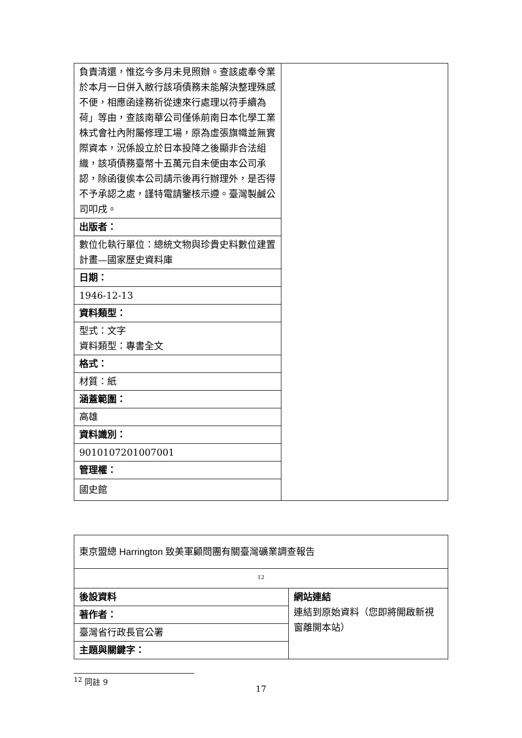| 負責清還，惟迄今多月未見照辦。查該處奉令業於本月一日併入敝行該項債務未能解決整理殊感不便，相應函達務祈從速來行處理以符手續為荷」等由，查該南華公司僅係前南日本化學工業株式會社內附屬修理工場，原為虛張旗幟並無實際資本，況係設立於日本投降之後顯非合法組織，該項債務臺幣十五萬元自未便由本公司承認，除函復俟本公司請示後再行辦理外，是否得不予承認之處，謹特電請鑒核示遵。臺灣製鹹公司叩戌。 | |
| 出版者： | |
| 數位化執行單位：總統文物與珍貴史料數位建置計畫—國家歷史資料庫 | |
| 日期： | |
| 1946-12-13 | |
| 資料類型： | |
| 型式：文字 資料類型：專書全文 | |
| 格式： | |
| 材質：紙 | |
| 涵蓋範圍： | |
| 高雄 | |
| 資料識別： | |
| 9010107201007001 | |
| 管理權： | |
| 國史館 | |
| 東京盟總 Harrington 致美軍顧問團有關臺灣礦業調查報告 | |
| <sup>12</sup> | |
| 後設資料 | 網站連結 連結到原始資料（您即將開啟新視窗離開本站） |
| 著作者： | |
| 臺灣省行政長官公署 | |
| 主題與關鍵字： | |
<sup>12</sup> 同註 9
17